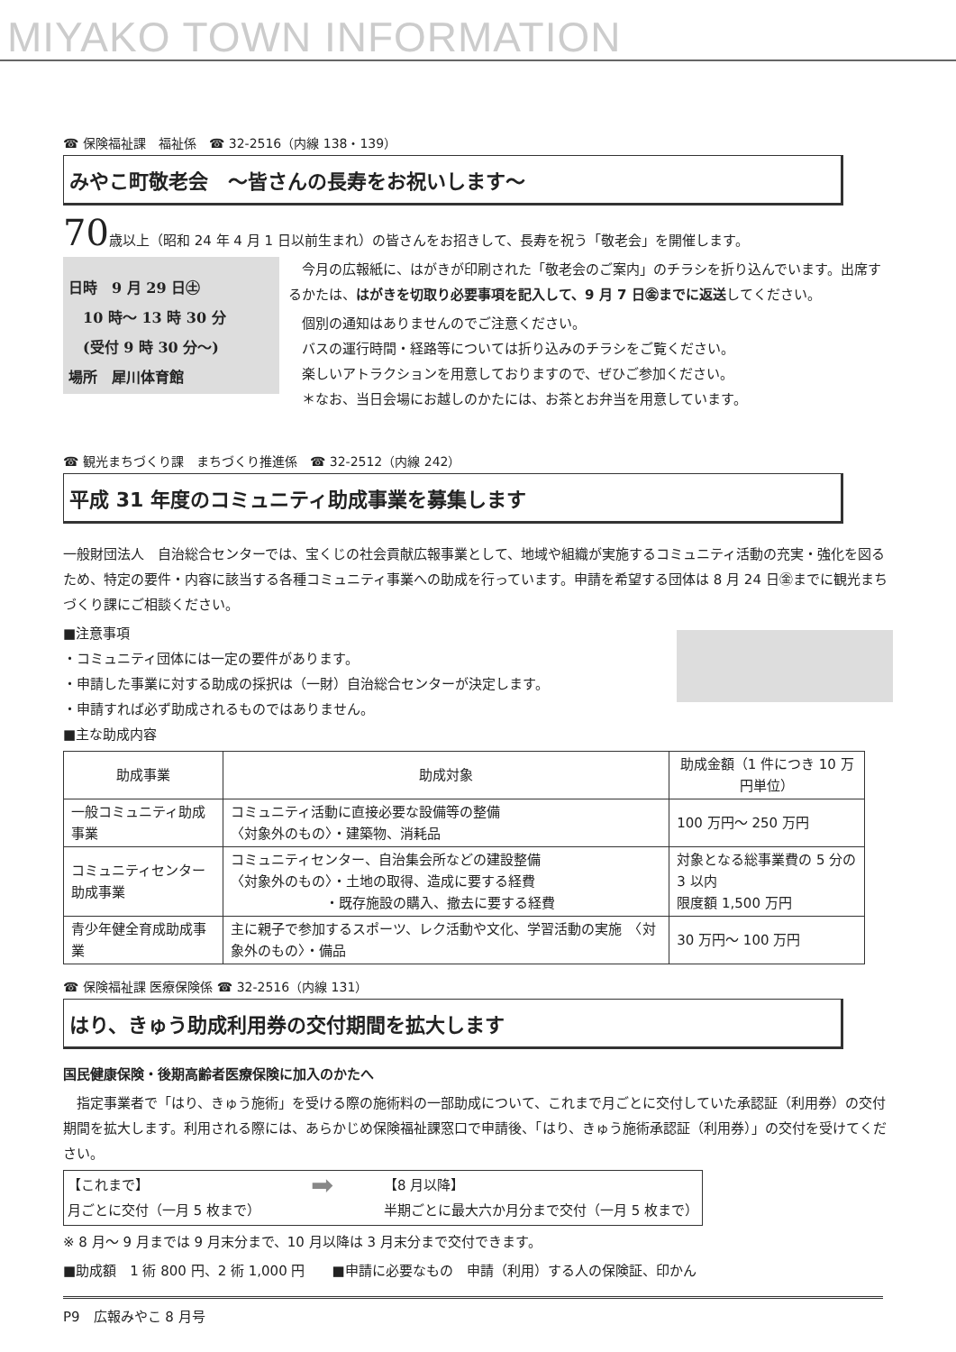MIYAKO TOWN INFORMATION
☎ 保険福祉課　福祉係　☎ 32-2516（内線 138・139）
みやこ町敬老会　～皆さんの長寿をお祝いします～
70歳以上（昭和 24 年 4 月 1 日以前生まれ）の皆さんをお招きして、長寿を祝う「敬老会」を開催します。
日時　9 月 29 日㊏
　10 時～ 13 時 30 分
　(受付 9 時 30 分～)
場所　犀川体育館
　今月の広報紙に、はがきが印刷された「敬老会のご案内」のチラシを折り込んでいます。出席するかたは、はがきを切取り必要事項を記入して、9 月 7 日㊎までに返送してください。
　個別の通知はありませんのでご注意ください。
　バスの運行時間・経路等については折り込みのチラシをご覧ください。
　楽しいアトラクションを用意しておりますので、ぜひご参加ください。
　＊なお、当日会場にお越しのかたには、お茶とお弁当を用意しています。
☎ 観光まちづくり課　まちづくり推進係　☎ 32-2512（内線 242）
平成 31 年度のコミュニティ助成事業を募集します
一般財団法人　自治総合センターでは、宝くじの社会貢献広報事業として、地域や組織が実施するコミュニティ活動の充実・強化を図るため、特定の要件・内容に該当する各種コミュニティ事業への助成を行っています。申請を希望する団体は 8 月 24 日㊎までに観光まちづくり課にご相談ください。
■注意事項
・コミュニティ団体には一定の要件があります。
・申請した事業に対する助成の採択は（一財）自治総合センターが決定します。
・申請すれば必ず助成されるものではありません。
■主な助成内容
| 助成事業 | 助成対象 | 助成金額（1 件につき 10 万円単位） |
| --- | --- | --- |
| 一般コミュニティ助成事業 | コミュニティ活動に直接必要な設備等の整備 〈対象外のもの〉・建築物、消耗品 | 100 万円～ 250 万円 |
| コミュニティセンター助成事業 | コミュニティセンター、自治集会所などの建設整備 〈対象外のもの〉・土地の取得、造成に要する経費 ・既存施設の購入、撤去に要する経費 | 対象となる総事業費の 5 分の 3 以内 限度額 1,500 万円 |
| 青少年健全育成助成事業 | 主に親子で参加するスポーツ、レク活動や文化、学習活動の実施 〈対象外のもの〉・備品 | 30 万円～ 100 万円 |
☎ 保険福祉課 医療保険係 ☎ 32-2516（内線 131）
はり、きゅう助成利用券の交付期間を拡大します
国民健康保険・後期高齢者医療保険に加入のかたへ
　指定事業者で「はり、きゅう施術」を受ける際の施術料の一部助成について、これまで月ごとに交付していた承認証（利用券）の交付期間を拡大します。利用される際には、あらかじめ保険福祉課窓口で申請後、「はり、きゅう施術承認証（利用券）」の交付を受けてください。
【これまで】
月ごとに交付（一月 5 枚まで）
➡
【8 月以降】
半期ごとに最大六か月分まで交付（一月 5 枚まで）
※ 8 月～ 9 月までは 9 月末分まで、10 月以降は 3 月末分まで交付できます。
■助成額　1 術 800 円、2 術 1,000 円　　■申請に必要なもの　申請（利用）する人の保険証、印かん
P9　広報みやこ 8 月号